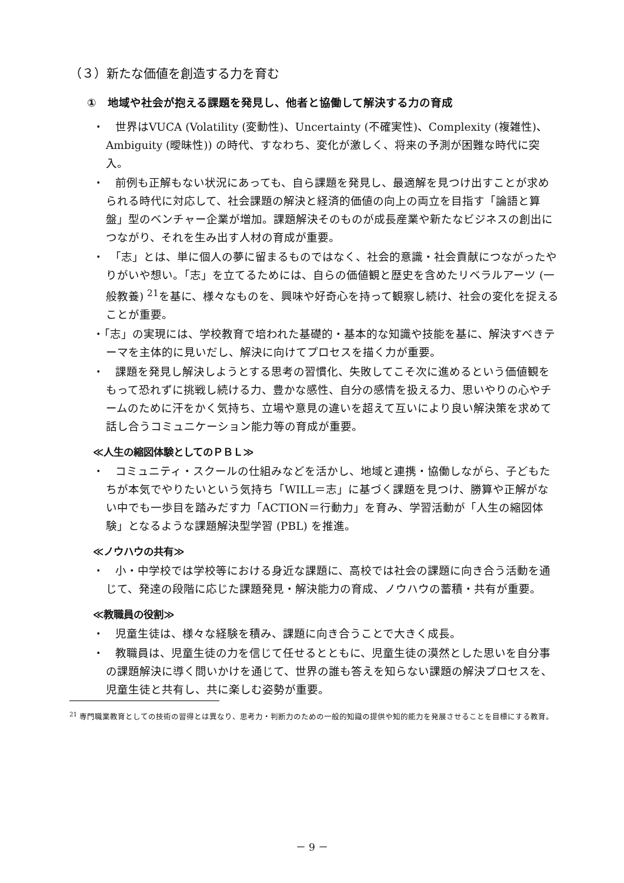（３）新たな価値を創造する力を育む
①　地域や社会が抱える課題を発見し、他者と協働して解決する力の育成
・　世界はVUCA (Volatility (変動性)、Uncertainty (不確実性)、Complexity (複雑性)、Ambiguity (曖昧性)) の時代、すなわち、変化が激しく、将来の予測が困難な時代に突入。
・　前例も正解もない状況にあっても、自ら課題を発見し、最適解を見つけ出すことが求められる時代に対応して、社会課題の解決と経済的価値の向上の両立を目指す「論語と算盤」型のベンチャー企業が増加。課題解決そのものが成長産業や新たなビジネスの創出につながり、それを生み出す人材の育成が重要。
・　「志」とは、単に個人の夢に留まるものではなく、社会的意識・社会貢献につながったやりがいや想い。「志」を立てるためには、自らの価値観と歴史を含めたリベラルアーツ (一般教養) <sup>21</sup>を基に、様々なものを、興味や好奇心を持って観察し続け、社会の変化を捉えることが重要。
・「志」の実現には、学校教育で培われた基礎的・基本的な知識や技能を基に、解決すべきテーマを主体的に見いだし、解決に向けてプロセスを描く力が重要。
・　課題を発見し解決しようとする思考の習慣化、失敗してこそ次に進めるという価値観をもって恐れずに挑戦し続ける力、豊かな感性、自分の感情を扱える力、思いやりの心やチームのために汗をかく気持ち、立場や意見の違いを超えて互いにより良い解決策を求めて話し合うコミュニケーション能力等の育成が重要。
≪人生の縮図体験としてのＰＢＬ≫
・　コミュニティ・スクールの仕組みなどを活かし、地域と連携・協働しながら、子どもたちが本気でやりたいという気持ち「WILL＝志」に基づく課題を見つけ、勝算や正解がない中でも一歩目を踏みだす力「ACTION＝行動力」を育み、学習活動が「人生の縮図体験」となるような課題解決型学習 (PBL) を推進。
≪ノウハウの共有≫
・　小・中学校では学校等における身近な課題に、高校では社会の課題に向き合う活動を通じて、発達の段階に応じた課題発見・解決能力の育成、ノウハウの蓄積・共有が重要。
≪教職員の役割≫
・　児童生徒は、様々な経験を積み、課題に向き合うことで大きく成長。
・　教職員は、児童生徒の力を信じて任せるとともに、児童生徒の漠然とした思いを自分事の課題解決に導く問いかけを通じて、世界の誰も答えを知らない課題の解決プロセスを、児童生徒と共有し、共に楽しむ姿勢が重要。
<sup>21</sup> 専門職業教育としての技術の習得とは異なり、思考力・判断力のための一般的知識の提供や知的能力を発展させることを目標にする教育。
－ 9 －